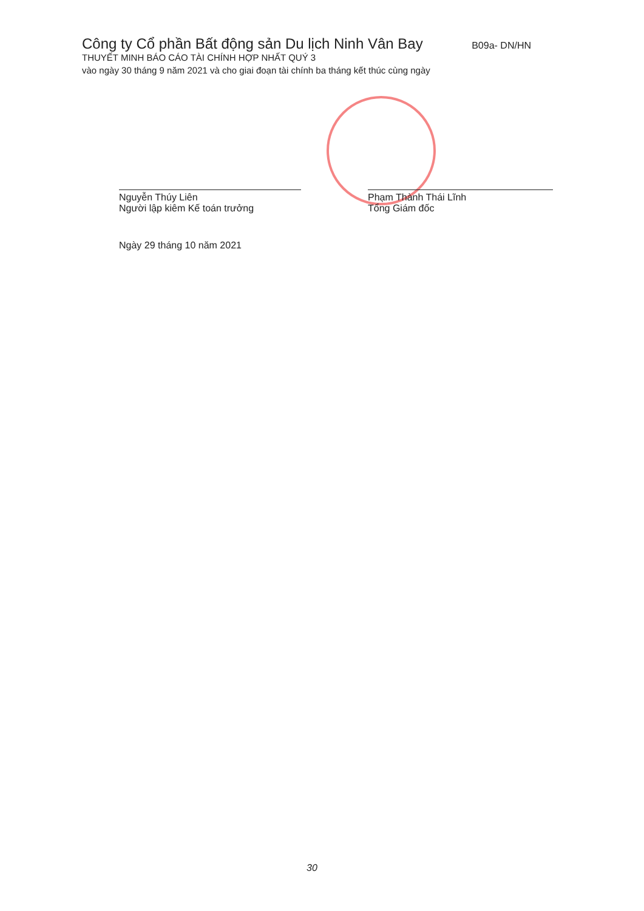Công ty Cổ phần Bất động sản Du lịch Ninh Vân Bay B09a- DN/HN
THUYẾT MINH BÁO CÁO TÀI CHÍNH HỢP NHẤT QUÝ 3
vào ngày 30 tháng 9 năm 2021 và cho giai đoạn tài chính ba tháng kết thúc cùng ngày
Nguyễn Thúy Liên
Người lập kiêm Kế toán trưởng
Phạm Thành Thái Lĩnh
Tổng Giám đốc
Ngày 29 tháng 10 năm 2021
30